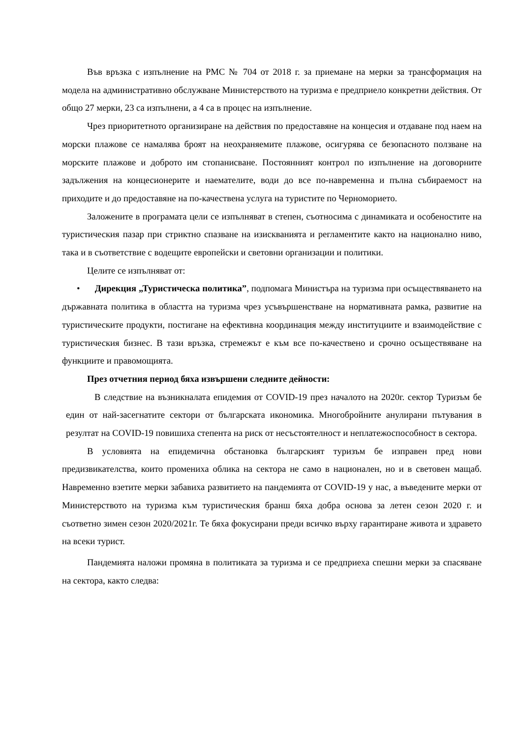Във връзка с изпълнение на РМС № 704 от 2018 г. за приемане на мерки за трансформация на модела на административно обслужване Министерството на туризма е предприело конкретни действия. От общо 27 мерки, 23 са изпълнени, а 4 са в процес на изпълнение.
Чрез приоритетното организиране на действия по предоставяне на концесия и отдаване под наем на морски плажове се намалява броят на неохраняемите плажове, осигурява се безопасното ползване на морските плажове и доброто им стопанисване. Постоянният контрол по изпълнение на договорните задължения на концесионерите и наемателите, води до все по-навременна и пълна събираемост на приходите и до предоставяне на по-качествена услуга на туристите по Черноморието.
Заложените в програмата цели се изпълняват в степен, съотносима с динамиката и особеностите на туристическия пазар при стриктно спазване на изискванията и регламентите както на национално ниво, така и в съответствие с водещите европейски и световни организации и политики.
Целите се изпълняват от:
• Дирекция „Туристическа политика”, подпомага Министъра на туризма при осъществяването на държавната политика в областта на туризма чрез усъвършенстване на нормативната рамка, развитие на туристическите продукти, постигане на ефективна координация между институциите и взаимодействие с туристическия бизнес. В тази връзка, стремежът е към все по-качествено и срочно осъществяване на функциите и правомощията.
През отчетния период бяха извършени следните дейности:
В следствие на възникналата епидемия от COVID-19 през началото на 2020г. сектор Туризъм бе един от най-засегнатите сектори от българската икономика. Многобройните анулирани пътувания в резултат на COVID-19 повишиха степента на риск от несъстоятелност и неплатежоспособност в сектора.
В условията на епидемична обстановка българският туризъм бе изправен пред нови предизвикателства, които промениха облика на сектора не само в национален, но и в световен мащаб. Навременно взетите мерки забавиха развитието на пандемията от COVID-19 у нас, а въведените мерки от Министерството на туризма към туристическия бранш бяха добра основа за летен сезон 2020 г. и съответно зимен сезон 2020/2021г. Те бяха фокусирани преди всичко върху гарантиране живота и здравето на всеки турист.
Пандемията наложи промяна в политиката за туризма и се предприеха спешни мерки за спасяване на сектора, както следва: